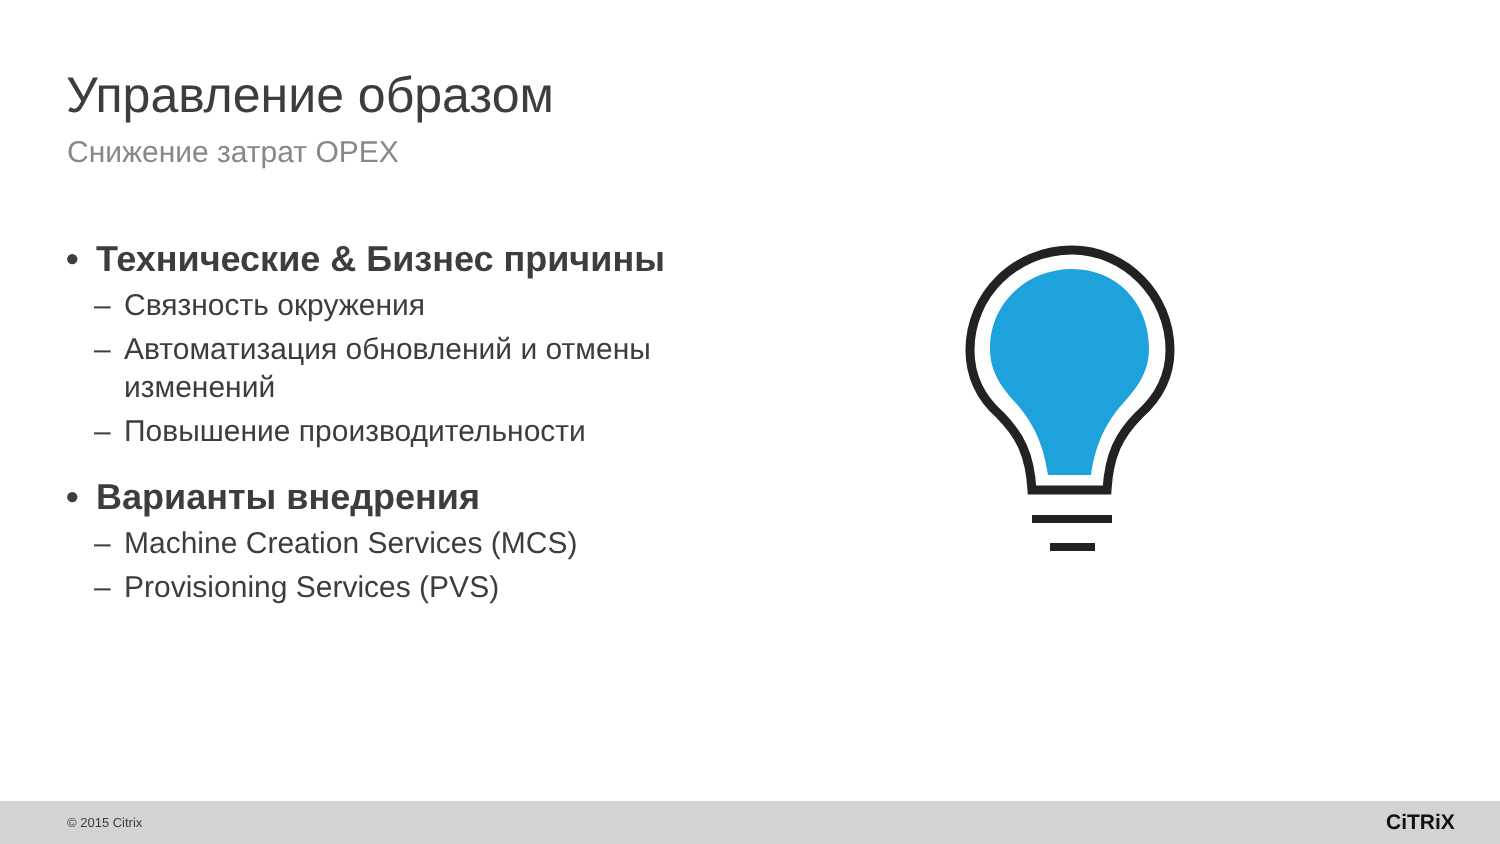Управление образом
Снижение затрат OPEX
• Технические & Бизнес причины
– Связность окружения
– Автоматизация обновлений и отмены изменений
– Повышение производительности
• Варианты внедрения
– Machine Creation Services (MCS)
– Provisioning Services (PVS)
© 2015 Citrix CiTRiX